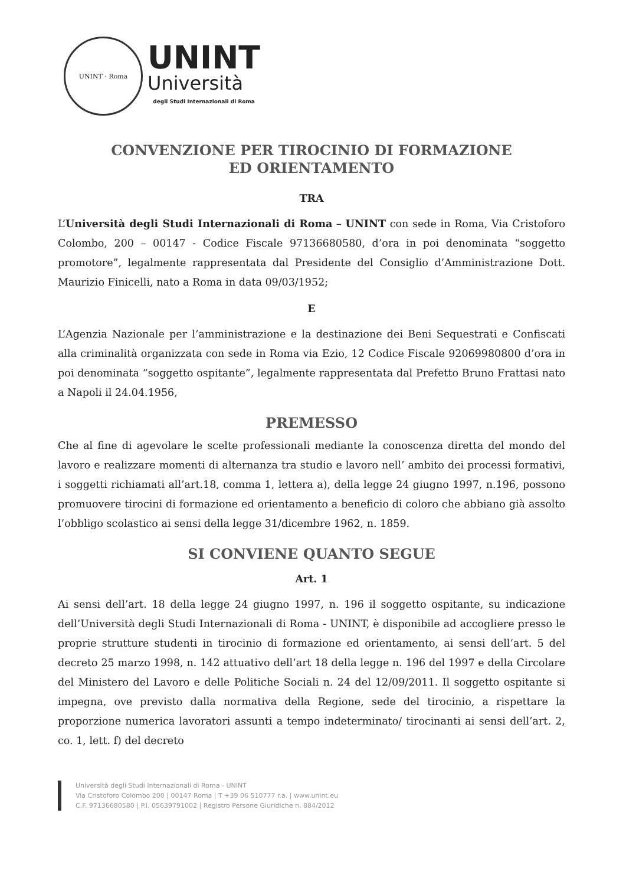UNINT · Roma
UNINT
Università
degli Studi Internazionali di Roma
CONVENZIONE PER TIROCINIO DI FORMAZIONE
ED ORIENTAMENTO
TRA
L’Università degli Studi Internazionali di Roma – UNINT con sede in Roma, Via Cristoforo Colombo, 200 – 00147 - Codice Fiscale 97136680580, d’ora in poi denominata “soggetto promotore”, legalmente rappresentata dal Presidente del Consiglio d’Amministrazione Dott. Maurizio Finicelli, nato a Roma in data 09/03/1952;
E
L’Agenzia Nazionale per l’amministrazione e la destinazione dei Beni Sequestrati e Confiscati alla criminalità organizzata con sede in Roma via Ezio, 12 Codice Fiscale 92069980800 d’ora in poi denominata “soggetto ospitante”, legalmente rappresentata dal Prefetto Bruno Frattasi nato a Napoli il 24.04.1956,
PREMESSO
Che al fine di agevolare le scelte professionali mediante la conoscenza diretta del mondo del lavoro e realizzare momenti di alternanza tra studio e lavoro nell’ ambito dei processi formativi, i soggetti richiamati all’art.18, comma 1, lettera a), della legge 24 giugno 1997, n.196, possono promuovere tirocini di formazione ed orientamento a beneficio di coloro che abbiano già assolto l’obbligo scolastico ai sensi della legge 31/dicembre 1962, n. 1859.
SI CONVIENE QUANTO SEGUE
Art. 1
Ai sensi dell’art. 18 della legge 24 giugno 1997, n. 196 il soggetto ospitante, su indicazione dell’Università degli Studi Internazionali di Roma - UNINT, è disponibile ad accogliere presso le proprie strutture studenti in tirocinio di formazione ed orientamento, ai sensi dell’art. 5 del decreto 25 marzo 1998, n. 142 attuativo dell’art 18 della legge n. 196 del 1997 e della Circolare del Ministero del Lavoro e delle Politiche Sociali n. 24 del 12/09/2011. Il soggetto ospitante si impegna, ove previsto dalla normativa della Regione, sede del tirocinio, a rispettare la proporzione numerica lavoratori assunti a tempo indeterminato/ tirocinanti ai sensi dell’art. 2, co. 1, lett. f) del decreto
Università degli Studi Internazionali di Roma - UNINT
Via Cristoforo Colombo 200 | 00147 Roma | T +39 06 510777 r.a. | www.unint.eu
C.F. 97136680580 | P.I. 05639791002 | Registro Persone Giuridiche n. 884/2012